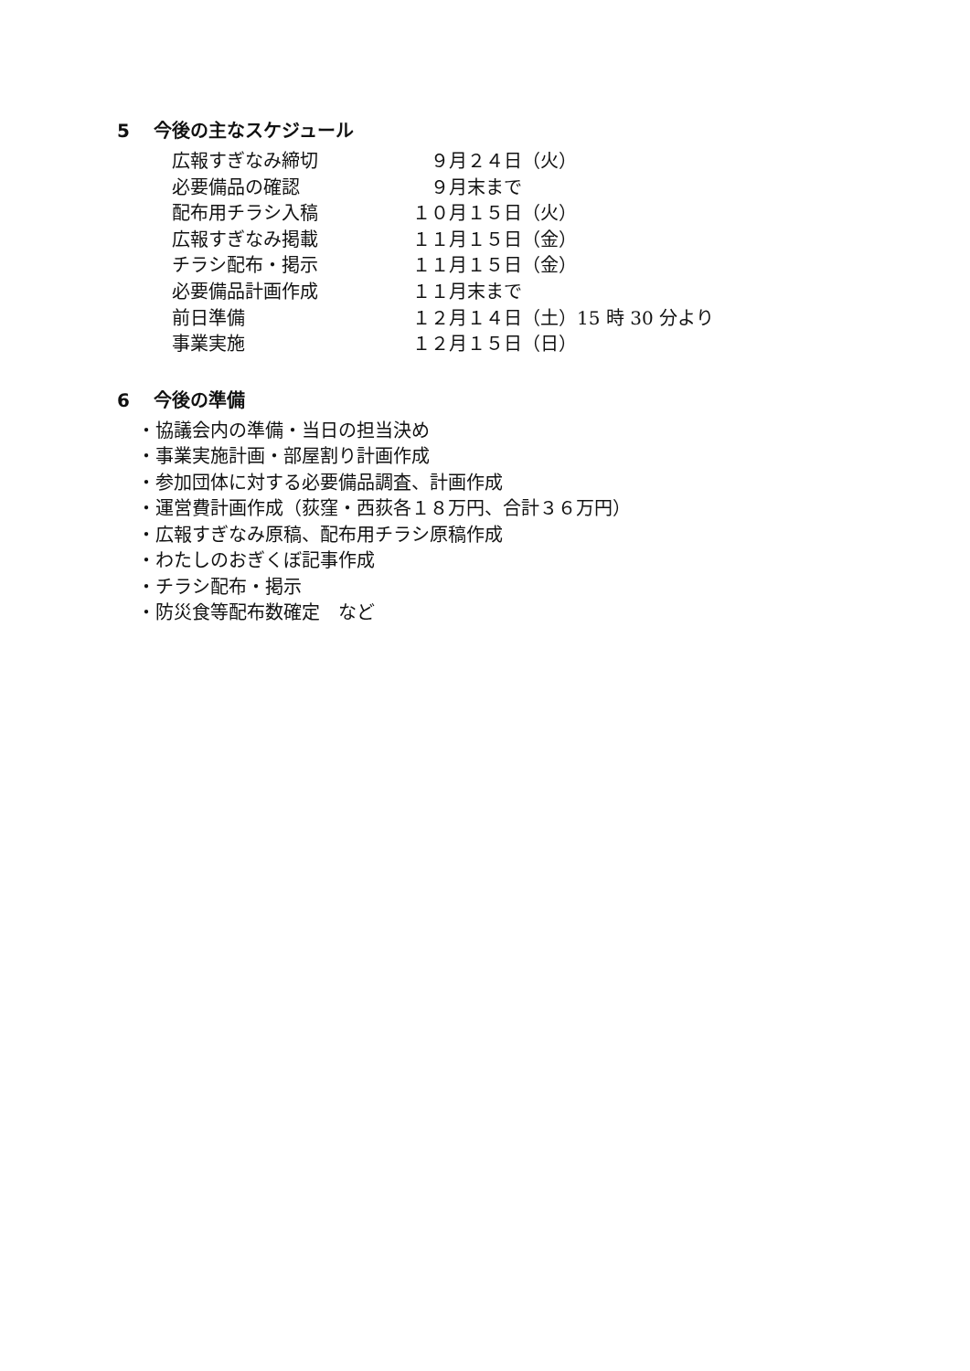5 今後の主なスケジュール
| 広報すぎなみ締切 | ９月２４日（火） |
| 必要備品の確認 | ９月末まで |
| 配布用チラシ入稿 | １０月１５日（火） |
| 広報すぎなみ掲載 | １１月１５日（金） |
| チラシ配布・掲示 | １１月１５日（金） |
| 必要備品計画作成 | １１月末まで |
| 前日準備 | １２月１４日（土）15 時 30 分より |
| 事業実施 | １２月１５日（日） |
6 今後の準備
・協議会内の準備・当日の担当決め
・事業実施計画・部屋割り計画作成
・参加団体に対する必要備品調査、計画作成
・運営費計画作成（荻窪・西荻各１８万円、合計３６万円）
・広報すぎなみ原稿、配布用チラシ原稿作成
・わたしのおぎくぼ記事作成
・チラシ配布・掲示
・防災食等配布数確定　など